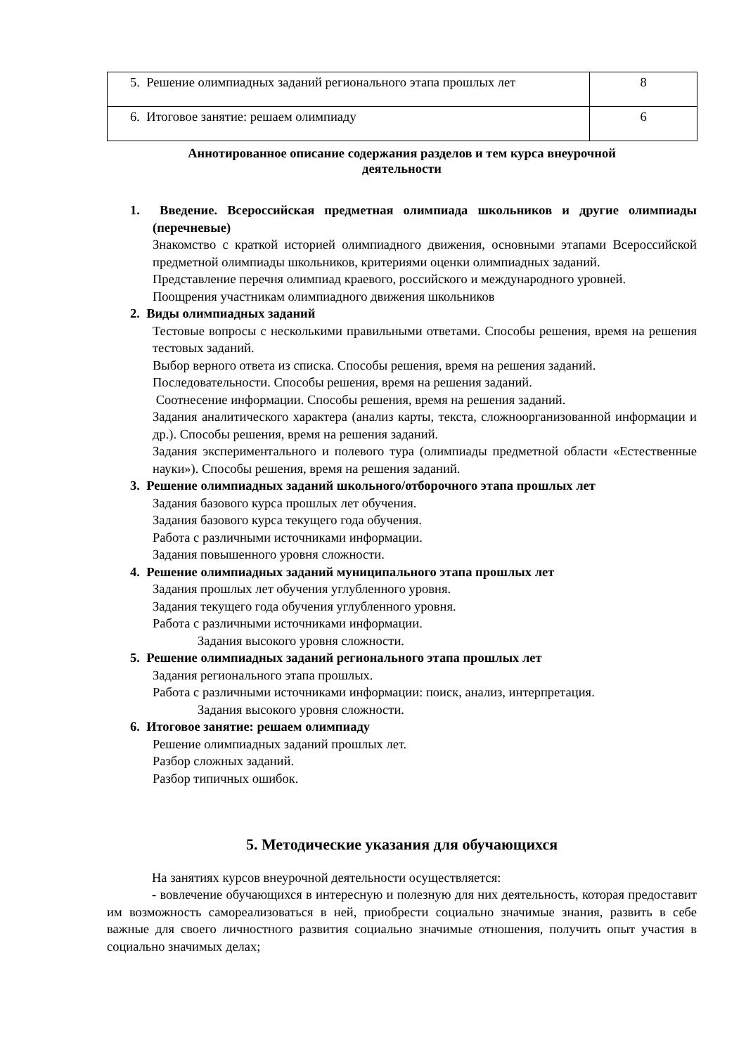| 5. Решение олимпиадных заданий регионального этапа прошлых лет | 8 |
| 6. Итоговое занятие: решаем олимпиаду | 6 |
Аннотированное описание содержания разделов и тем курса внеурочной
деятельности
1. Введение. Всероссийская предметная олимпиада школьников и другие олимпиады (перечневые)
Знакомство с краткой историей олимпиадного движения, основными этапами Всероссийской предметной олимпиады школьников, критериями оценки олимпиадных заданий.
Представление перечня олимпиад краевого, российского и международного уровней.
Поощрения участникам олимпиадного движения школьников
2. Виды олимпиадных заданий
Тестовые вопросы с несколькими правильными ответами. Способы решения, время на решения тестовых заданий.
Выбор верного ответа из списка. Способы решения, время на решения заданий.
Последовательности. Способы решения, время на решения заданий.
Соотнесение информации. Способы решения, время на решения заданий.
Задания аналитического характера (анализ карты, текста, сложноорганизованной информации и др.). Способы решения, время на решения заданий.
Задания экспериментального и полевого тура (олимпиады предметной области «Естественные науки»). Способы решения, время на решения заданий.
3. Решение олимпиадных заданий школьного/отборочного этапа прошлых лет
Задания базового курса прошлых лет обучения.
Задания базового курса текущего года обучения.
Работа с различными источниками информации.
Задания повышенного уровня сложности.
4. Решение олимпиадных заданий муниципального этапа прошлых лет
Задания прошлых лет обучения углубленного уровня.
Задания текущего года обучения углубленного уровня.
Работа с различными источниками информации.
Задания высокого уровня сложности.
5. Решение олимпиадных заданий регионального этапа прошлых лет
Задания регионального этапа прошлых.
Работа с различными источниками информации: поиск, анализ, интерпретация.
Задания высокого уровня сложности.
6. Итоговое занятие: решаем олимпиаду
Решение олимпиадных заданий прошлых лет.
Разбор сложных заданий.
Разбор типичных ошибок.
5. Методические указания для обучающихся
На занятиях курсов внеурочной деятельности осуществляется:
- вовлечение обучающихся в интересную и полезную для них деятельность, которая предоставит им возможность самореализоваться в ней, приобрести социально значимые знания, развить в себе важные для своего личностного развития социально значимые отношения, получить опыт участия в социально значимых делах;